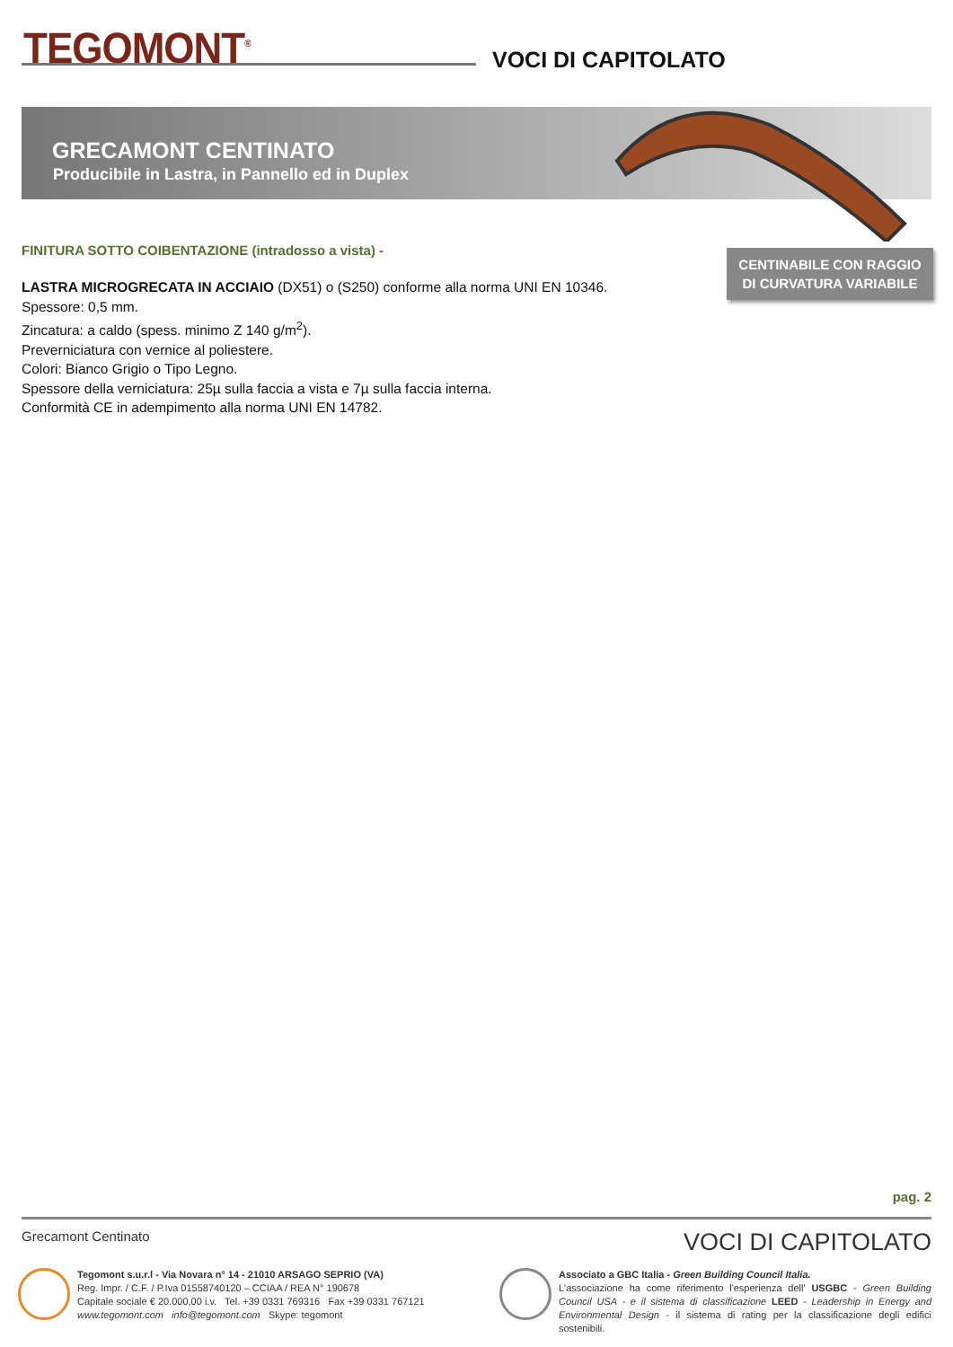TEGOMONT<sup>®</sup> VOCI DI CAPITOLATO
GRECAMONT CENTINATO
Producibile in Lastra, in Pannello ed in Duplex
CENTINABILE CON RAGGIO
DI CURVATURA VARIABILE
FINITURA SOTTO COIBENTAZIONE (intradosso a vista) -
LASTRA MICROGRECATA IN ACCIAIO (DX51) o (S250) conforme alla norma UNI EN 10346.
Spessore: 0,5 mm.
Zincatura: a caldo (spess. minimo Z 140 g/m<sup>2</sup>).
Preverniciatura con vernice al poliestere.
Colori: Bianco Grigio o Tipo Legno.
Spessore della verniciatura: 25µ sulla faccia a vista e 7µ sulla faccia interna.
Conformità CE in adempimento alla norma UNI EN 14782.
pag. 2
Grecamont Centinato VOCI DI CAPITOLATO
Tegomont s.u.r.l - Via Novara n° 14 - 21010 ARSAGO SEPRIO (VA)
Reg. Impr. / C.F. / P.Iva 01558740120 – CCIAA / REA N° 190678
Capitale sociale € 20.000,00 i.v. Tel. +39 0331 769316 Fax +39 0331 767121
www.tegomont.com info@tegomont.com Skype: tegomont
Associato a GBC Italia - Green Building Council Italia.
L'associazione ha come riferimento l'esperienza dell' USGBC - Green Building Council USA - e il sistema di classificazione LEED - Leadership in Energy and Environmental Design - il sistema di rating per la classificazione degli edifici sostenibili.